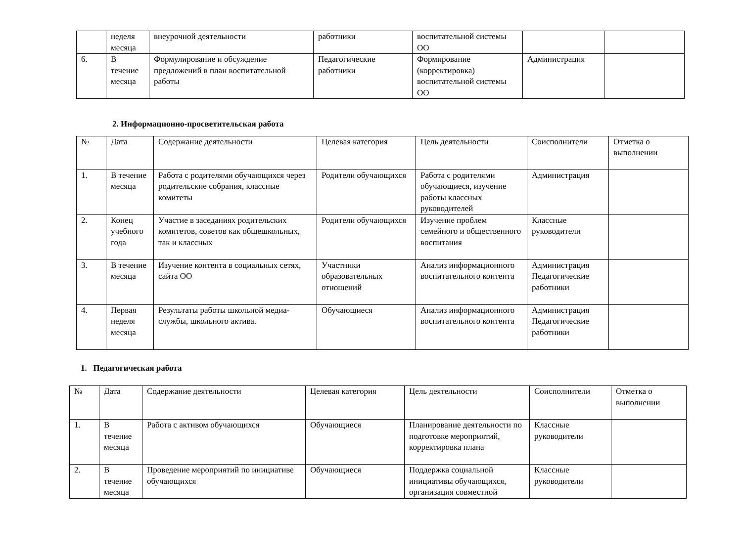| | неделя месяца | внеурочной деятельности | работники | воспитательной системы ОО | | |
| 6. | В течение месяца | Формулирование и обсуждение предложений в план воспитательной работы | Педагогические работники | Формирование (корректировка) воспитательной системы ОО | Администрация | |
2. Информационно-просветительская работа
| № | Дата | Содержание деятельности | Целевая категория | Цель деятельности | Соисполнители | Отметка о выполнении |
| 1. | В течение месяца | Работа с родителями обучающихся через родительские собрания, классные комитеты | Родители обучающихся | Работа с родителями обучающиеся, изучение работы классных руководителей | Администрация | |
| 2. | Конец учебного года | Участие в заседаниях родительских комитетов, советов как общешкольных, так и классных | Родители обучающихся | Изучение проблем семейного и общественного воспитания | Классные руководители | |
| 3. | В течение месяца | Изучение контента в социальных сетях, сайта ОО | Участники образовательных отношений | Анализ информационного воспитательного контента | Администрация Педагогические работники | |
| 4. | Первая неделя месяца | Результаты работы школьной медиа-службы, школьного актива. | Обучающиеся | Анализ информационного воспитательного контента | Администрация Педагогические работники | |
1. Педагогическая работа
| № | Дата | Содержание деятельности | Целевая категория | Цель деятельности | Соисполнители | Отметка о выполнении |
| 1. | В течение месяца | Работа с активом обучающихся | Обучающиеся | Планирование деятельности по подготовке мероприятий, корректировка плана | Классные руководители | |
| 2. | В течение месяца | Проведение мероприятий по инициативе обучающихся | Обучающиеся | Поддержка социальной инициативы обучающихся, организация совместной | Классные руководители | |